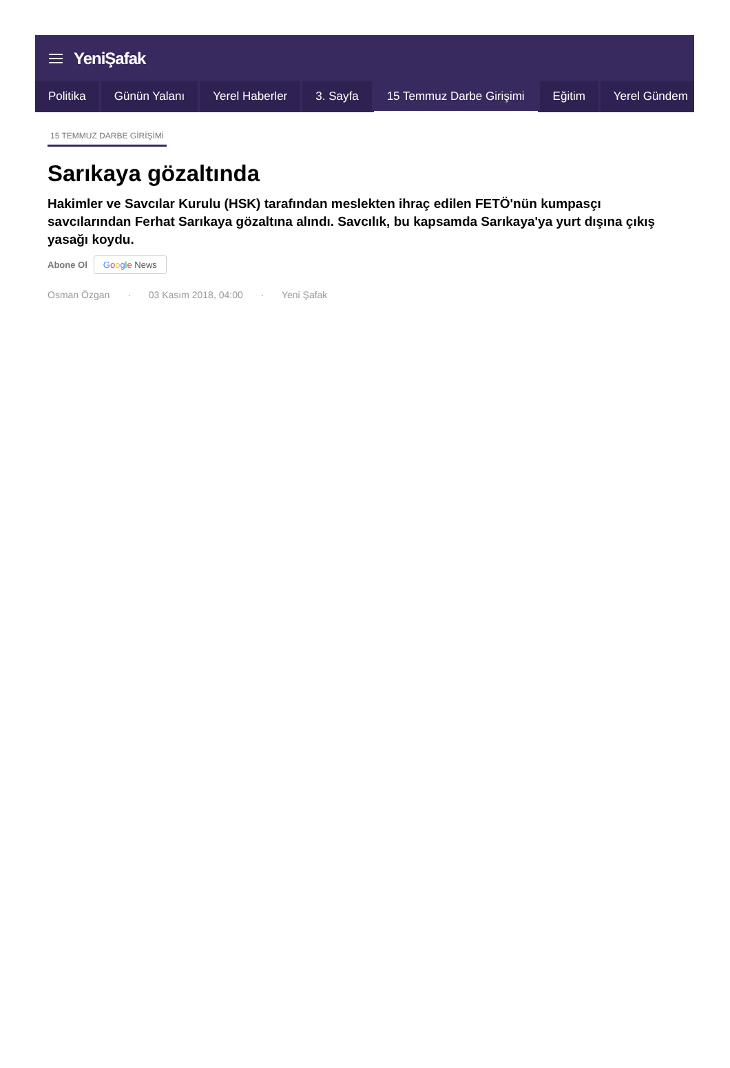YeniŞafak
Politika Günün Yalanı Yerel Haberler 3. Sayfa 15 Temmuz Darbe Girişimi Eğitim Yerel Gündem
15 TEMMUZ DARBE GİRİŞİMİ
Sarıkaya gözaltında
Hakimler ve Savcılar Kurulu (HSK) tarafından meslekten ihraç edilen FETÖ'nün kumpasçı savcılarından Ferhat Sarıkaya gözaltına alındı. Savcılık, bu kapsamda Sarıkaya'ya yurt dışına çıkış yasağı koydu.
Abone Ol Google News
Osman Özgan · 03 Kasım 2018, 04:00 · Yeni Şafak